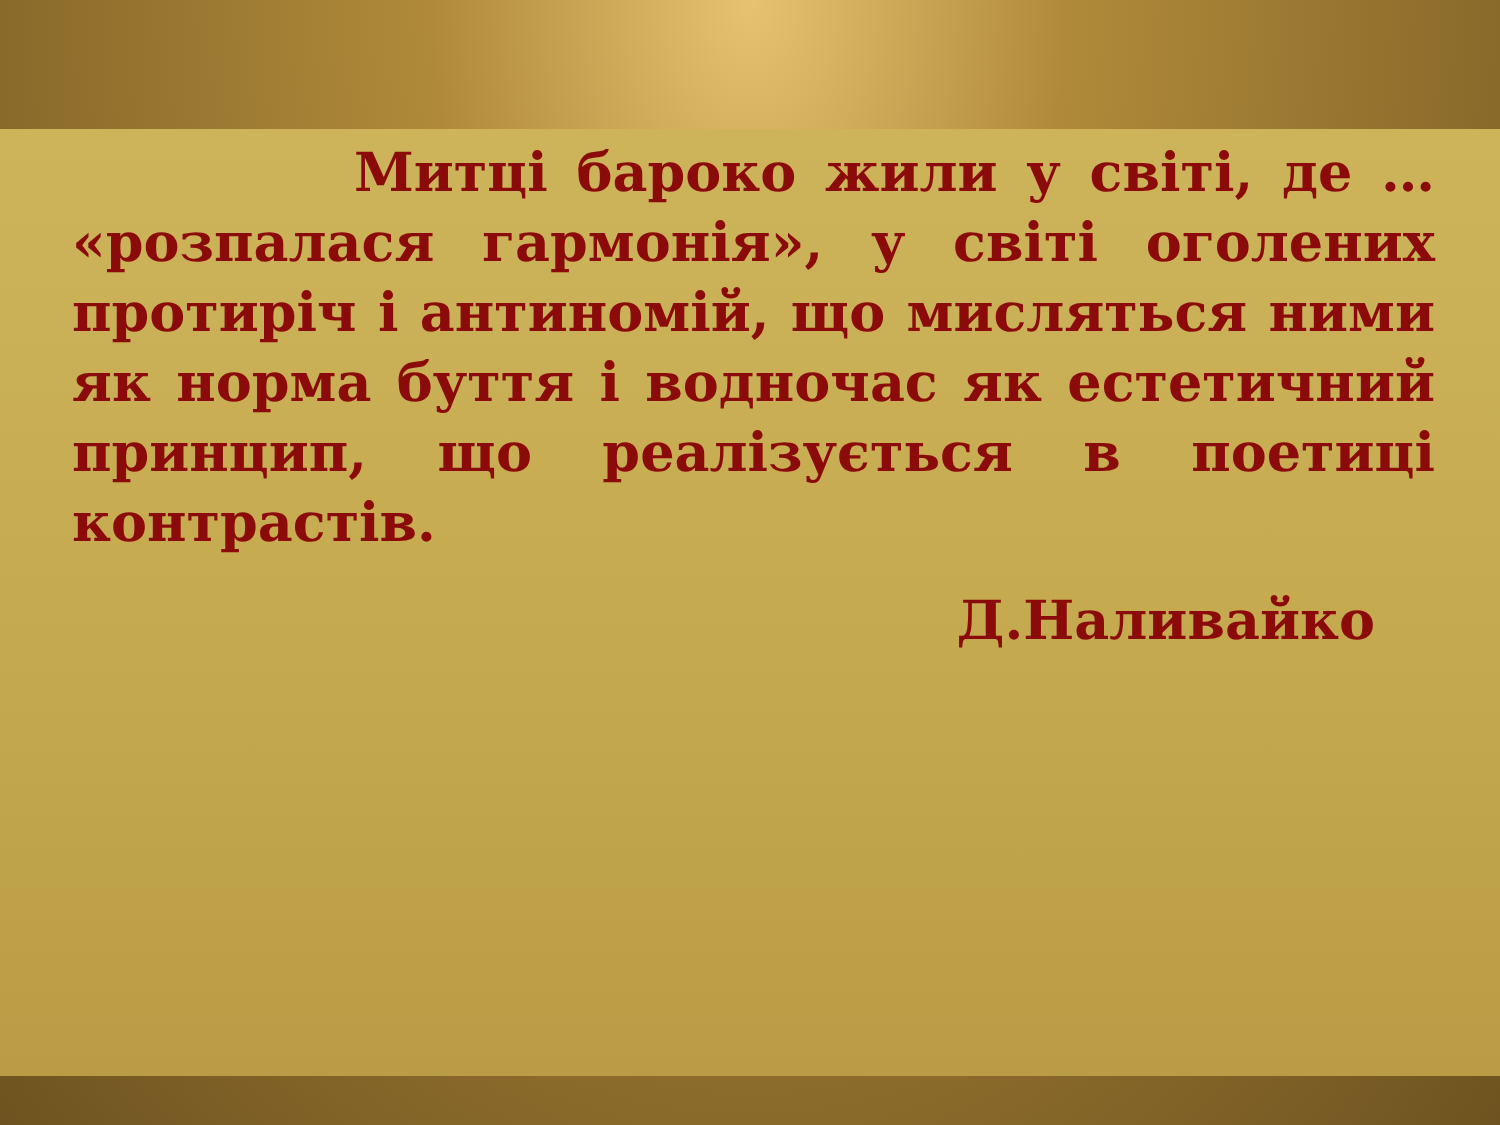Митці бароко жили у світі, де … «розпалася гармонія», у світі оголених протиріч і антиномій, що мисляться ними як норма буття і водночас як естетичний принцип, що реалізується в поетиці контрастів.
Д.Наливайко